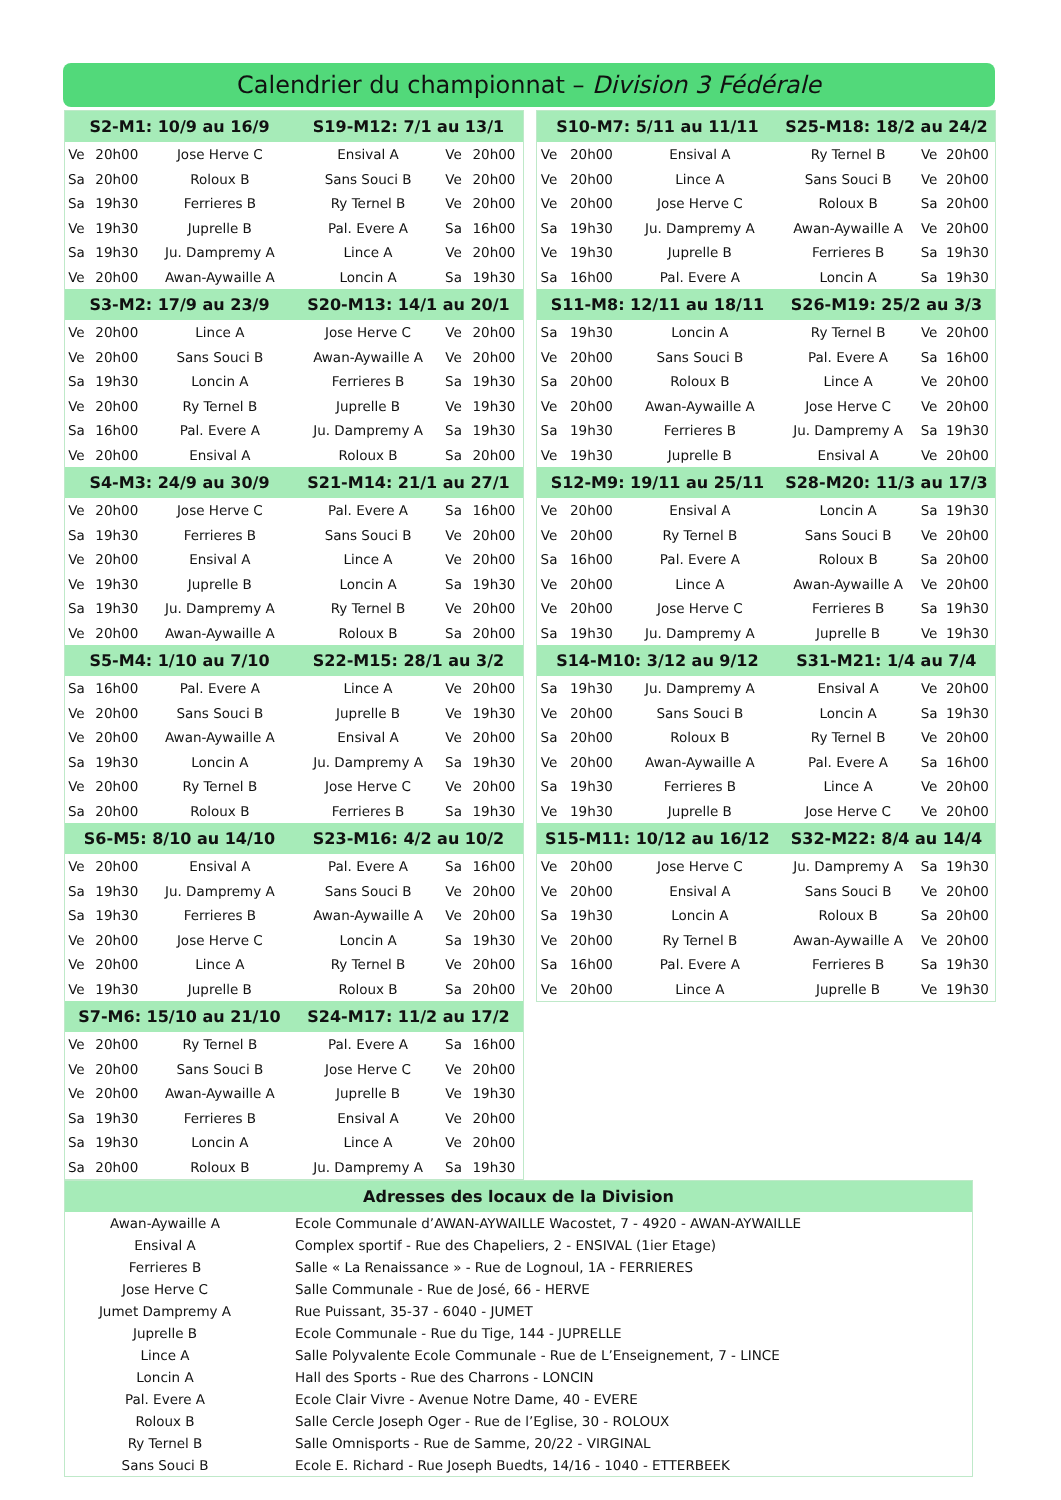Calendrier du championnat – Division 3 Fédérale
| S2-M1: 10/9 au 16/9 | | | S19-M12: 7/1 au 13/1 | | |
| --- | --- | --- | --- | --- | --- |
| Ve | 20h00 | Jose Herve C | Ensival A | Ve | 20h00 |
| Sa | 20h00 | Roloux B | Sans Souci B | Ve | 20h00 |
| Sa | 19h30 | Ferrieres B | Ry Ternel B | Ve | 20h00 |
| Ve | 19h30 | Juprelle B | Pal. Evere A | Sa | 16h00 |
| Sa | 19h30 | Ju. Dampremy A | Lince A | Ve | 20h00 |
| Ve | 20h00 | Awan-Aywaille A | Loncin A | Sa | 19h30 |
| S3-M2: 17/9 au 23/9 | | | S20-M13: 14/1 au 20/1 | | |
| Ve | 20h00 | Lince A | Jose Herve C | Ve | 20h00 |
| Ve | 20h00 | Sans Souci B | Awan-Aywaille A | Ve | 20h00 |
| Sa | 19h30 | Loncin A | Ferrieres B | Sa | 19h30 |
| Ve | 20h00 | Ry Ternel B | Juprelle B | Ve | 19h30 |
| Sa | 16h00 | Pal. Evere A | Ju. Dampremy A | Sa | 19h30 |
| Ve | 20h00 | Ensival A | Roloux B | Sa | 20h00 |
| S4-M3: 24/9 au 30/9 | | | S21-M14: 21/1 au 27/1 | | |
| Ve | 20h00 | Jose Herve C | Pal. Evere A | Sa | 16h00 |
| Sa | 19h30 | Ferrieres B | Sans Souci B | Ve | 20h00 |
| Ve | 20h00 | Ensival A | Lince A | Ve | 20h00 |
| Ve | 19h30 | Juprelle B | Loncin A | Sa | 19h30 |
| Sa | 19h30 | Ju. Dampremy A | Ry Ternel B | Ve | 20h00 |
| Ve | 20h00 | Awan-Aywaille A | Roloux B | Sa | 20h00 |
| S5-M4: 1/10 au 7/10 | | | S22-M15: 28/1 au 3/2 | | |
| Sa | 16h00 | Pal. Evere A | Lince A | Ve | 20h00 |
| Ve | 20h00 | Sans Souci B | Juprelle B | Ve | 19h30 |
| Ve | 20h00 | Awan-Aywaille A | Ensival A | Ve | 20h00 |
| Sa | 19h30 | Loncin A | Ju. Dampremy A | Sa | 19h30 |
| Ve | 20h00 | Ry Ternel B | Jose Herve C | Ve | 20h00 |
| Sa | 20h00 | Roloux B | Ferrieres B | Sa | 19h30 |
| S6-M5: 8/10 au 14/10 | | | S23-M16: 4/2 au 10/2 | | |
| Ve | 20h00 | Ensival A | Pal. Evere A | Sa | 16h00 |
| Sa | 19h30 | Ju. Dampremy A | Sans Souci B | Ve | 20h00 |
| Sa | 19h30 | Ferrieres B | Awan-Aywaille A | Ve | 20h00 |
| Ve | 20h00 | Jose Herve C | Loncin A | Sa | 19h30 |
| Ve | 20h00 | Lince A | Ry Ternel B | Ve | 20h00 |
| Ve | 19h30 | Juprelle B | Roloux B | Sa | 20h00 |
| S7-M6: 15/10 au 21/10 | | | S24-M17: 11/2 au 17/2 | | |
| Ve | 20h00 | Ry Ternel B | Pal. Evere A | Sa | 16h00 |
| Ve | 20h00 | Sans Souci B | Jose Herve C | Ve | 20h00 |
| Ve | 20h00 | Awan-Aywaille A | Juprelle B | Ve | 19h30 |
| Sa | 19h30 | Ferrieres B | Ensival A | Ve | 20h00 |
| Sa | 19h30 | Loncin A | Lince A | Ve | 20h00 |
| Sa | 20h00 | Roloux B | Ju. Dampremy A | Sa | 19h30 |
| S10-M7: 5/11 au 11/11 | | | S25-M18: 18/2 au 24/2 | | |
| --- | --- | --- | --- | --- | --- |
| Ve | 20h00 | Ensival A | Ry Ternel B | Ve | 20h00 |
| Ve | 20h00 | Lince A | Sans Souci B | Ve | 20h00 |
| Ve | 20h00 | Jose Herve C | Roloux B | Sa | 20h00 |
| Sa | 19h30 | Ju. Dampremy A | Awan-Aywaille A | Ve | 20h00 |
| Ve | 19h30 | Juprelle B | Ferrieres B | Sa | 19h30 |
| Sa | 16h00 | Pal. Evere A | Loncin A | Sa | 19h30 |
| S11-M8: 12/11 au 18/11 | | | S26-M19: 25/2 au 3/3 | | |
| Sa | 19h30 | Loncin A | Ry Ternel B | Ve | 20h00 |
| Ve | 20h00 | Sans Souci B | Pal. Evere A | Sa | 16h00 |
| Sa | 20h00 | Roloux B | Lince A | Ve | 20h00 |
| Ve | 20h00 | Awan-Aywaille A | Jose Herve C | Ve | 20h00 |
| Sa | 19h30 | Ferrieres B | Ju. Dampremy A | Sa | 19h30 |
| Ve | 19h30 | Juprelle B | Ensival A | Ve | 20h00 |
| S12-M9: 19/11 au 25/11 | | | S28-M20: 11/3 au 17/3 | | |
| Ve | 20h00 | Ensival A | Loncin A | Sa | 19h30 |
| Ve | 20h00 | Ry Ternel B | Sans Souci B | Ve | 20h00 |
| Sa | 16h00 | Pal. Evere A | Roloux B | Sa | 20h00 |
| Ve | 20h00 | Lince A | Awan-Aywaille A | Ve | 20h00 |
| Ve | 20h00 | Jose Herve C | Ferrieres B | Sa | 19h30 |
| Sa | 19h30 | Ju. Dampremy A | Juprelle B | Ve | 19h30 |
| S14-M10: 3/12 au 9/12 | | | S31-M21: 1/4 au 7/4 | | |
| Sa | 19h30 | Ju. Dampremy A | Ensival A | Ve | 20h00 |
| Ve | 20h00 | Sans Souci B | Loncin A | Sa | 19h30 |
| Sa | 20h00 | Roloux B | Ry Ternel B | Ve | 20h00 |
| Ve | 20h00 | Awan-Aywaille A | Pal. Evere A | Sa | 16h00 |
| Sa | 19h30 | Ferrieres B | Lince A | Ve | 20h00 |
| Ve | 19h30 | Juprelle B | Jose Herve C | Ve | 20h00 |
| S15-M11: 10/12 au 16/12 | | | S32-M22: 8/4 au 14/4 | | |
| Ve | 20h00 | Jose Herve C | Ju. Dampremy A | Sa | 19h30 |
| Ve | 20h00 | Ensival A | Sans Souci B | Ve | 20h00 |
| Sa | 19h30 | Loncin A | Roloux B | Sa | 20h00 |
| Ve | 20h00 | Ry Ternel B | Awan-Aywaille A | Ve | 20h00 |
| Sa | 16h00 | Pal. Evere A | Ferrieres B | Sa | 19h30 |
| Ve | 20h00 | Lince A | Juprelle B | Ve | 19h30 |
| Adresses des locaux de la Division | |
| --- | --- |
| Awan-Aywaille A | Ecole Communale d’AWAN-AYWAILLE Wacostet, 7 - 4920 - AWAN-AYWAILLE |
| Ensival A | Complex sportif - Rue des Chapeliers, 2 - ENSIVAL (1ier Etage) |
| Ferrieres B | Salle « La Renaissance » - Rue de Lognoul, 1A - FERRIERES |
| Jose Herve C | Salle Communale - Rue de José, 66 - HERVE |
| Jumet Dampremy A | Rue Puissant, 35-37 - 6040 - JUMET |
| Juprelle B | Ecole Communale - Rue du Tige, 144 - JUPRELLE |
| Lince A | Salle Polyvalente Ecole Communale - Rue de L’Enseignement, 7 - LINCE |
| Loncin A | Hall des Sports - Rue des Charrons - LONCIN |
| Pal. Evere A | Ecole Clair Vivre - Avenue Notre Dame, 40 - EVERE |
| Roloux B | Salle Cercle Joseph Oger - Rue de l’Eglise, 30 - ROLOUX |
| Ry Ternel B | Salle Omnisports - Rue de Samme, 20/22 - VIRGINAL |
| Sans Souci B | Ecole E. Richard - Rue Joseph Buedts, 14/16 - 1040 - ETTERBEEK |